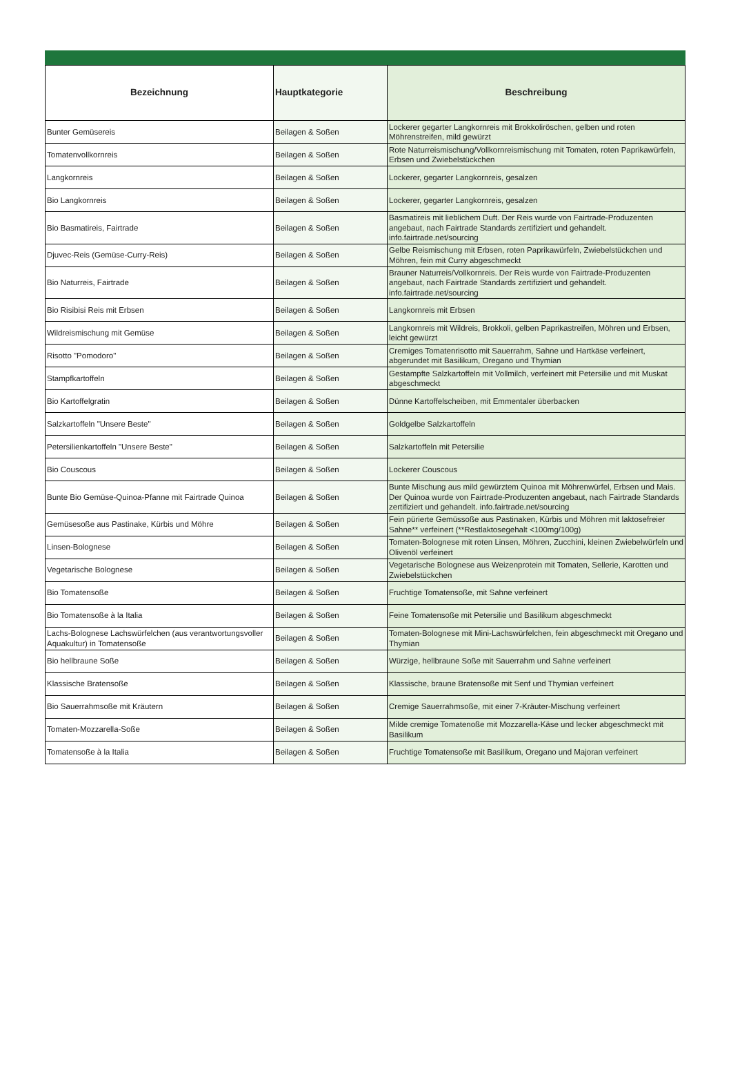| Bezeichnung | Hauptkategorie | Beschreibung |
| --- | --- | --- |
| Bunter Gemüsereis | Beilagen & Soßen | Lockerer gegarter Langkornreis mit Brokkoliröschen, gelben und roten Möhrenstreifen, mild gewürzt |
| Tomatenvollkornreis | Beilagen & Soßen | Rote Naturreismischung/Vollkornreismischung mit Tomaten, roten Paprikawürfeln, Erbsen und Zwiebelstückchen |
| Langkornreis | Beilagen & Soßen | Lockerer, gegarter Langkornreis, gesalzen |
| Bio Langkornreis | Beilagen & Soßen | Lockerer, gegarter Langkornreis, gesalzen |
| Bio Basmatireis, Fairtrade | Beilagen & Soßen | Basmatireis mit lieblichem Duft. Der Reis wurde von Fairtrade-Produzenten angebaut, nach Fairtrade Standards zertifiziert und gehandelt. info.fairtrade.net/sourcing |
| Djuvec-Reis (Gemüse-Curry-Reis) | Beilagen & Soßen | Gelbe Reismischung mit Erbsen, roten Paprikawürfeln, Zwiebelstückchen und Möhren, fein mit Curry abgeschmeckt |
| Bio Naturreis, Fairtrade | Beilagen & Soßen | Brauner Naturreis/Vollkornreis. Der Reis wurde von Fairtrade-Produzenten angebaut, nach Fairtrade Standards zertifiziert und gehandelt. info.fairtrade.net/sourcing |
| Bio Risibisi Reis mit Erbsen | Beilagen & Soßen | Langkornreis mit Erbsen |
| Wildreismischung mit Gemüse | Beilagen & Soßen | Langkornreis mit Wildreis, Brokkoli, gelben Paprikastreifen, Möhren und Erbsen, leicht gewürzt |
| Risotto "Pomodoro" | Beilagen & Soßen | Cremiges Tomatenrisotto mit Sauerrahm, Sahne und Hartkäse verfeinert, abgerundet mit Basilikum, Oregano und Thymian |
| Stampfkartoffeln | Beilagen & Soßen | Gestampfte Salzkartoffeln mit Vollmilch, verfeinert mit Petersilie und mit Muskat abgeschmeckt |
| Bio Kartoffelgratin | Beilagen & Soßen | Dünne Kartoffelscheiben, mit Emmentaler überbacken |
| Salzkartoffeln "Unsere Beste" | Beilagen & Soßen | Goldgelbe Salzkartoffeln |
| Petersilienkartoffeln "Unsere Beste" | Beilagen & Soßen | Salzkartoffeln mit Petersilie |
| Bio Couscous | Beilagen & Soßen | Lockerer Couscous |
| Bunte Bio Gemüse-Quinoa-Pfanne mit Fairtrade Quinoa | Beilagen & Soßen | Bunte Mischung aus mild gewürztem Quinoa mit Möhrenwürfel, Erbsen und Mais. Der Quinoa wurde von Fairtrade-Produzenten angebaut, nach Fairtrade Standards zertifiziert und gehandelt. info.fairtrade.net/sourcing |
| Gemüsesoße aus Pastinake, Kürbis und Möhre | Beilagen & Soßen | Fein pürierte Gemüssoße aus Pastinaken, Kürbis und Möhren mit laktosefreier Sahne** verfeinert (**Restlaktosegehalt <100mg/100g) |
| Linsen-Bolognese | Beilagen & Soßen | Tomaten-Bolognese mit roten Linsen, Möhren, Zucchini, kleinen Zwiebelwürfeln und Olivenöl verfeinert |
| Vegetarische Bolognese | Beilagen & Soßen | Vegetarische Bolognese aus Weizenprotein mit Tomaten, Sellerie, Karotten und Zwiebelstückchen |
| Bio Tomatensoße | Beilagen & Soßen | Fruchtige Tomatensoße, mit Sahne verfeinert |
| Bio Tomatensoße à la Italia | Beilagen & Soßen | Feine Tomatensoße mit Petersilie und Basilikum abgeschmeckt |
| Lachs-Bolognese Lachswürfelchen (aus verantwortungsvoller Aquakultur) in Tomatensoße | Beilagen & Soßen | Tomaten-Bolognese mit Mini-Lachswürfelchen, fein abgeschmeckt mit Oregano und Thymian |
| Bio hellbraune Soße | Beilagen & Soßen | Würzige, hellbraune Soße mit Sauerrahm und Sahne verfeinert |
| Klassische Bratensoße | Beilagen & Soßen | Klassische, braune Bratensoße mit Senf und Thymian verfeinert |
| Bio Sauerrahmsoße mit Kräutern | Beilagen & Soßen | Cremige Sauerrahmsoße, mit einer 7-Kräuter-Mischung verfeinert |
| Tomaten-Mozzarella-Soße | Beilagen & Soßen | Milde cremige Tomatenoße mit Mozzarella-Käse und lecker abgeschmeckt mit Basilikum |
| Tomatensoße à la Italia | Beilagen & Soßen | Fruchtige Tomatensoße mit Basilikum, Oregano und Majoran verfeinert |